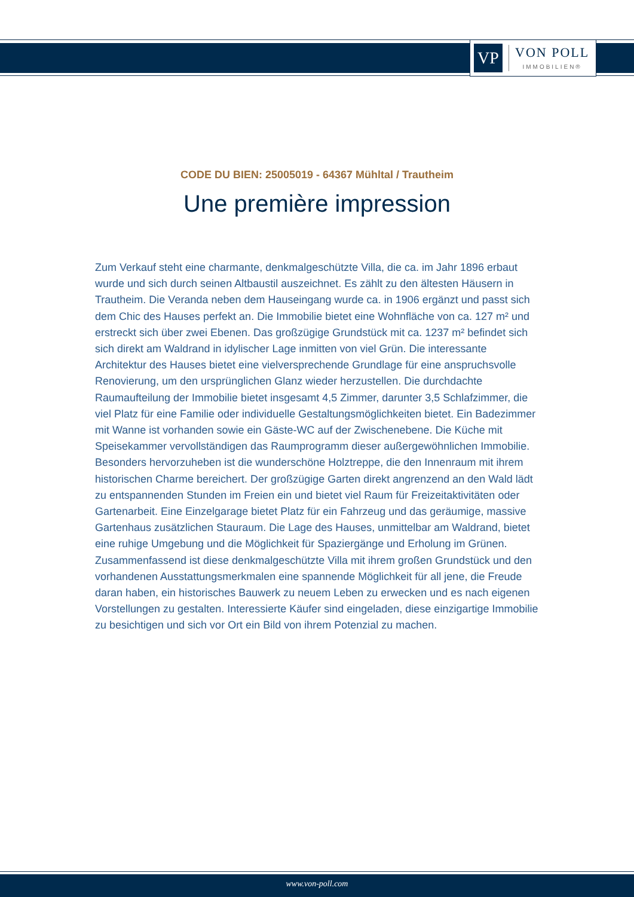VP
VON POLL
IMMOBILIEN®
CODE DU BIEN: 25005019 - 64367 Mühltal / Trautheim
Une première impression
Zum Verkauf steht eine charmante, denkmalgeschützte Villa, die ca. im Jahr 1896 erbaut wurde und sich durch seinen Altbaustil auszeichnet. Es zählt zu den ältesten Häusern in Trautheim. Die Veranda neben dem Hauseingang wurde ca. in 1906 ergänzt und passt sich dem Chic des Hauses perfekt an. Die Immobilie bietet eine Wohnfläche von ca. 127 m² und erstreckt sich über zwei Ebenen. Das großzügige Grundstück mit ca. 1237 m² befindet sich sich direkt am Waldrand in idylischer Lage inmitten von viel Grün. Die interessante Architektur des Hauses bietet eine vielversprechende Grundlage für eine anspruchsvolle Renovierung, um den ursprünglichen Glanz wieder herzustellen. Die durchdachte Raumaufteilung der Immobilie bietet insgesamt 4,5 Zimmer, darunter 3,5 Schlafzimmer, die viel Platz für eine Familie oder individuelle Gestaltungsmöglichkeiten bietet. Ein Badezimmer mit Wanne ist vorhanden sowie ein Gäste-WC auf der Zwischenebene. Die Küche mit Speisekammer vervollständigen das Raumprogramm dieser außergewöhnlichen Immobilie. Besonders hervorzuheben ist die wunderschöne Holztreppe, die den Innenraum mit ihrem historischen Charme bereichert. Der großzügige Garten direkt angrenzend an den Wald lädt zu entspannenden Stunden im Freien ein und bietet viel Raum für Freizeitaktivitäten oder Gartenarbeit. Eine Einzelgarage bietet Platz für ein Fahrzeug und das geräumige, massive Gartenhaus zusätzlichen Stauraum. Die Lage des Hauses, unmittelbar am Waldrand, bietet eine ruhige Umgebung und die Möglichkeit für Spaziergänge und Erholung im Grünen. Zusammenfassend ist diese denkmalgeschützte Villa mit ihrem großen Grundstück und den vorhandenen Ausstattungsmerkmalen eine spannende Möglichkeit für all jene, die Freude daran haben, ein historisches Bauwerk zu neuem Leben zu erwecken und es nach eigenen Vorstellungen zu gestalten. Interessierte Käufer sind eingeladen, diese einzigartige Immobilie zu besichtigen und sich vor Ort ein Bild von ihrem Potenzial zu machen.
www.von-poll.com